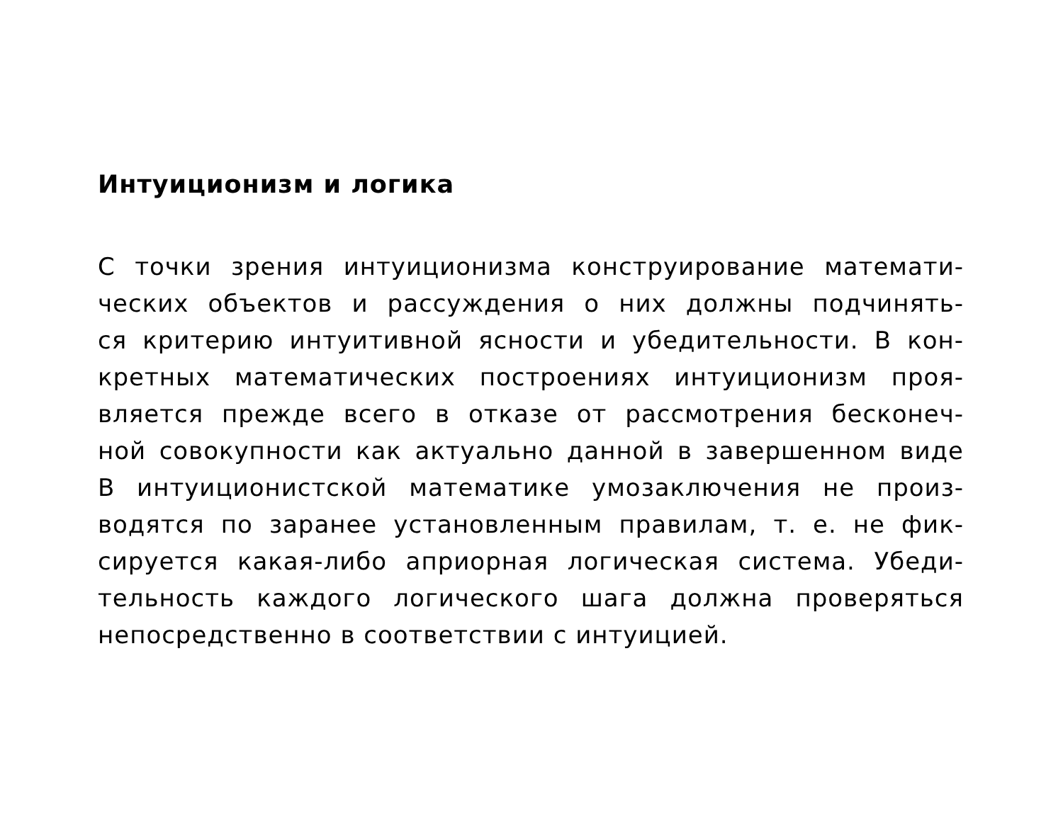Интуиционизм и логика
С точки зрения интуиционизма конструирование математи-
ческих объектов и рассуждения о них должны подчинять-
ся критерию интуитивной ясности и убедительности. В кон-
кретных математических построениях интуиционизм проя-
вляется прежде всего в отказе от рассмотрения бесконеч-
ной совокупности как актуально данной в завершенном виде
В интуиционистской математике умозаключения не произ-
водятся по заранее установленным правилам, т. е. не фик-
сируется какая-либо априорная логическая система. Убеди-
тельность каждого логического шага должна проверяться
непосредственно в соответствии с интуицией.